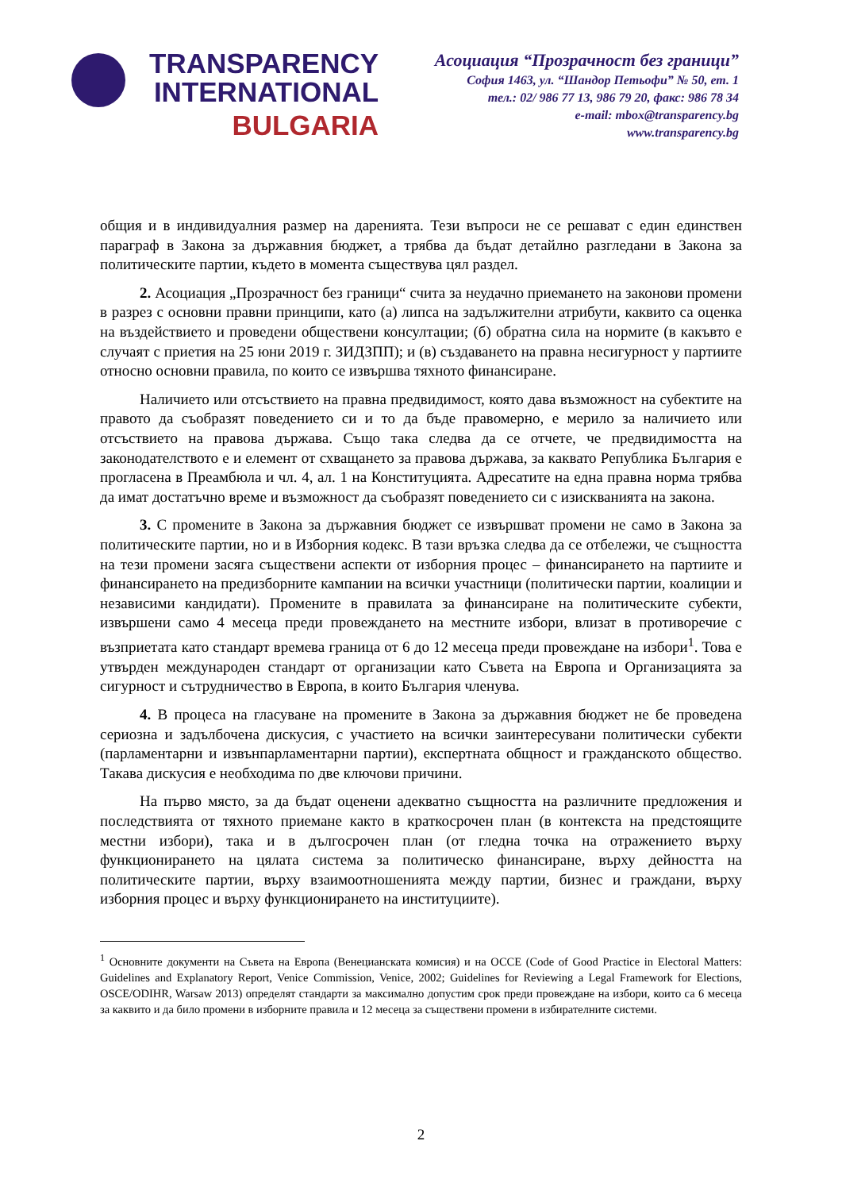TRANSPARENCY
INTERNATIONAL
BULGARIA
Асоциация “Прозрачност без граници”
София 1463, ул. “Шандор Петьофи” № 50, ет. 1
тел.: 02/ 986 77 13, 986 79 20, факс: 986 78 34
e-mail: mbox@transparency.bg
www.transparency.bg
общия и в индивидуалния размер на даренията. Тези въпроси не се решават с един единствен параграф в Закона за държавния бюджет, а трябва да бъдат детайлно разгледани в Закона за политическите партии, където в момента съществува цял раздел.
2. Асоциация „Прозрачност без граници“ счита за неудачно приемането на законови промени в разрез с основни правни принципи, като (а) липса на задължителни атрибути, каквито са оценка на въздействието и проведени обществени консултации; (б) обратна сила на нормите (в какъвто е случаят с приетия на 25 юни 2019 г. ЗИДЗПП); и (в) създаването на правна несигурност у партиите относно основни правила, по които се извършва тяхното финансиране.
Наличието или отсъствието на правна предвидимост, която дава възможност на субектите на правото да съобразят поведението си и то да бъде правомерно, е мерило за наличието или отсъствието на правова държава. Също така следва да се отчете, че предвидимостта на законодателството е и елемент от схващането за правова държава, за каквато Република България е прогласена в Преамбюла и чл. 4, ал. 1 на Конституцията. Адресатите на една правна норма трябва да имат достатъчно време и възможност да съобразят поведението си с изискванията на закона.
3. С промените в Закона за държавния бюджет се извършват промени не само в Закона за политическите партии, но и в Изборния кодекс. В тази връзка следва да се отбележи, че същността на тези промени засяга съществени аспекти от изборния процес – финансирането на партиите и финансирането на предизборните кампании на всички участници (политически партии, коалиции и независими кандидати). Промените в правилата за финансиране на политическите субекти, извършени само 4 месеца преди провеждането на местните избори, влизат в противоречие с възприетата като стандарт времева граница от 6 до 12 месеца преди провеждане на избори<sup>1</sup>. Това е утвърден международен стандарт от организации като Съвета на Европа и Организацията за сигурност и сътрудничество в Европа, в които България членува.
4. В процеса на гласуване на промените в Закона за държавния бюджет не бе проведена сериозна и задълбочена дискусия, с участието на всички заинтересувани политически субекти (парламентарни и извънпарламентарни партии), експертната общност и гражданското общество. Такава дискусия е необходима по две ключови причини.
На първо място, за да бъдат оценени адекватно същността на различните предложения и последствията от тяхното приемане както в краткосрочен план (в контекста на предстоящите местни избори), така и в дългосрочен план (от гледна точка на отражението върху функционирането на цялата система за политическо финансиране, върху дейността на политическите партии, върху взаимоотношенията между партии, бизнес и граждани, върху изборния процес и върху функционирането на институциите).
<sup>1</sup> Основните документи на Съвета на Европа (Венецианската комисия) и на ОССЕ (Code of Good Practice in Electoral Matters: Guidelines and Explanatory Report, Venice Commission, Venice, 2002; Guidelines for Reviewing a Legal Framework for Elections, OSCE/ODIHR, Warsaw 2013) определят стандарти за максимално допустим срок преди провеждане на избори, които са 6 месеца за каквито и да било промени в изборните правила и 12 месеца за съществени промени в избирателните системи.
2